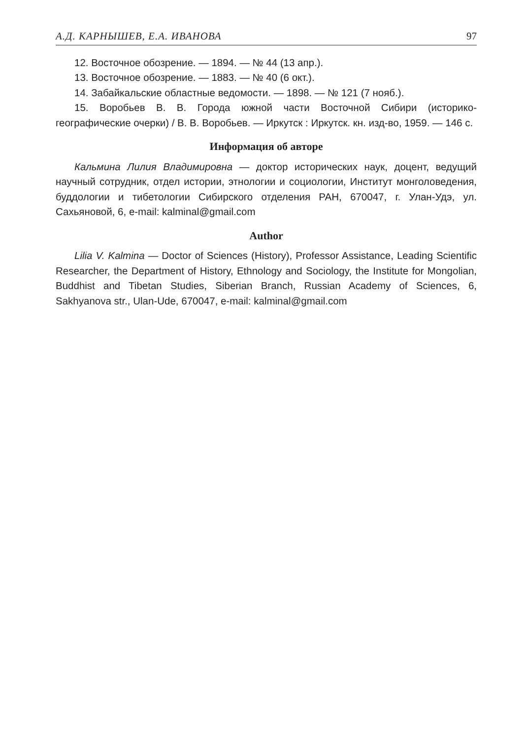А.Д. КАРНЫШЕВ, Е.А. ИВАНОВА 97
12. Восточное обозрение. — 1894. — № 44 (13 апр.).
13. Восточное обозрение. — 1883. — № 40 (6 окт.).
14. Забайкальские областные ведомости. — 1898. — № 121 (7 нояб.).
15. Воробьев В. В. Города южной части Восточной Сибири (историко-географические очерки) / В. В. Воробьев. — Иркутск : Иркутск. кн. изд-во, 1959. — 146 с.
Информация об авторе
Кальмина Лилия Владимировна — доктор исторических наук, доцент, ведущий научный сотрудник, отдел истории, этнологии и социологии, Институт монголоведения, буддологии и тибетологии Сибирского отделения РАН, 670047, г. Улан-Удэ, ул. Сахьяновой, 6, e-mail: kalminal@gmail.com
Author
Lilia V. Kalmina — Doctor of Sciences (History), Professor Assistance, Leading Scientific Researcher, the Department of History, Ethnology and Sociology, the Institute for Mongolian, Buddhist and Tibetan Studies, Siberian Branch, Russian Academy of Sciences, 6, Sakhyanova str., Ulan-Ude, 670047, e-mail: kalminal@gmail.com